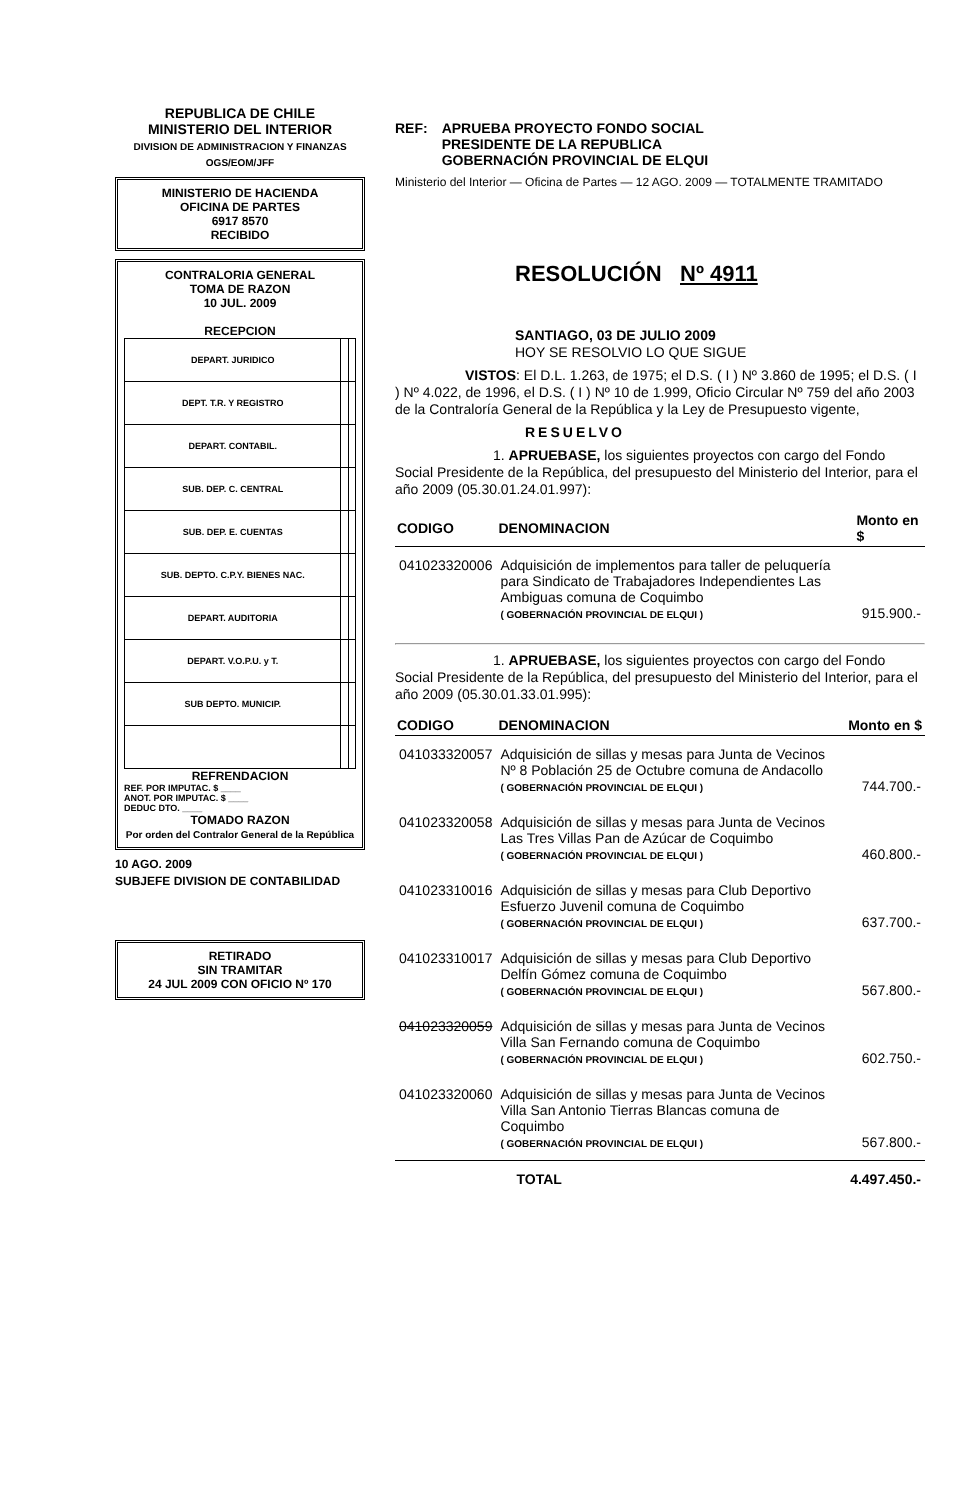REPUBLICA DE CHILE
MINISTERIO DEL INTERIOR
DIVISION DE ADMINISTRACION Y FINANZAS
OGS/EOM/JFF
MINISTERIO DE HACIENDA
OFICINA DE PARTES
6917 8570
RECIBIDO
CONTRALORIA GENERAL
TOMA DE RAZON
10 JUL. 2009
RECEPCION
| DEPART. JURIDICO | | |
| DEPT. T.R. Y REGISTRO | | |
| DEPART. CONTABIL. | | |
| SUB. DEP. C. CENTRAL | | |
| SUB. DEP. E. CUENTAS | | |
| SUB. DEPTO. C.P.Y. BIENES NAC. | | |
| DEPART. AUDITORIA | | |
| DEPART. V.O.P.U. y T. | | |
| SUB DEPTO. MUNICIP. | | |
REFRENDACION
REF. POR IMPUTAC. $ ____
ANOT. POR IMPUTAC. $ ____
DEDUC DTO. ____
TOMADO RAZON
Por orden del Contralor General de la República
10 AGO. 2009
SUBJEFE DIVISION DE CONTABILIDAD
RETIRADO
SIN TRAMITAR
24 JUL 2009 CON OFICIO Nº 170
REF: APRUEBA PROYECTO FONDO SOCIAL
PRESIDENTE DE LA REPUBLICA
GOBERNACIÓN PROVINCIAL DE ELQUI
Ministerio del Interior — Oficina de Partes — 12 AGO. 2009 — TOTALMENTE TRAMITADO
RESOLUCIÓN Nº 4911
SANTIAGO, 03 DE JULIO 2009
HOY SE RESOLVIO LO QUE SIGUE
     VISTOS: El D.L. 1.263, de 1975; el D.S. ( I ) Nº 3.860 de 1995; el D.S. ( I ) Nº 4.022, de 1996, el D.S. ( I ) Nº 10 de 1.999, Oficio Circular Nº 759 del año 2003 de la Contraloría General de la República y la Ley de Presupuesto vigente,
RESUELVO
       1. APRUEBASE, los siguientes proyectos con cargo del Fondo Social Presidente de la República, del presupuesto del Ministerio del Interior, para el año 2009 (05.30.01.24.01.997):
| CODIGO | DENOMINACION | Monto en $ |
| --- | --- | --- |
| 041023320006 | Adquisición de implementos para taller de peluquería para Sindicato de Trabajadores Independientes Las Ambiguas comuna de Coquimbo ( GOBERNACIÓN PROVINCIAL DE ELQUI ) | 915.900.- |
       1. APRUEBASE, los siguientes proyectos con cargo del Fondo Social Presidente de la República, del presupuesto del Ministerio del Interior, para el año 2009 (05.30.01.33.01.995):
| CODIGO | DENOMINACION | Monto en $ |
| --- | --- | --- |
| 041033320057 | Adquisición de sillas y mesas para Junta de Vecinos Nº 8 Población 25 de Octubre comuna de Andacollo ( GOBERNACIÓN PROVINCIAL DE ELQUI ) | 744.700.- |
| 041023320058 | Adquisición de sillas y mesas para Junta de Vecinos Las Tres Villas Pan de Azúcar de Coquimbo ( GOBERNACIÓN PROVINCIAL DE ELQUI ) | 460.800.- |
| 041023310016 | Adquisición de sillas y mesas para Club Deportivo Esfuerzo Juvenil comuna de Coquimbo ( GOBERNACIÓN PROVINCIAL DE ELQUI ) | 637.700.- |
| 041023310017 | Adquisición de sillas y mesas para Club Deportivo Delfín Gómez comuna de Coquimbo ( GOBERNACIÓN PROVINCIAL DE ELQUI ) | 567.800.- |
| 041023320059 | Adquisición de sillas y mesas para Junta de Vecinos Villa San Fernando comuna de Coquimbo ( GOBERNACIÓN PROVINCIAL DE ELQUI ) | 602.750.- |
| 041023320060 | Adquisición de sillas y mesas para Junta de Vecinos Villa San Antonio Tierras Blancas comuna de Coquimbo ( GOBERNACIÓN PROVINCIAL DE ELQUI ) | 567.800.- |
| | TOTAL | 4.497.450.- |